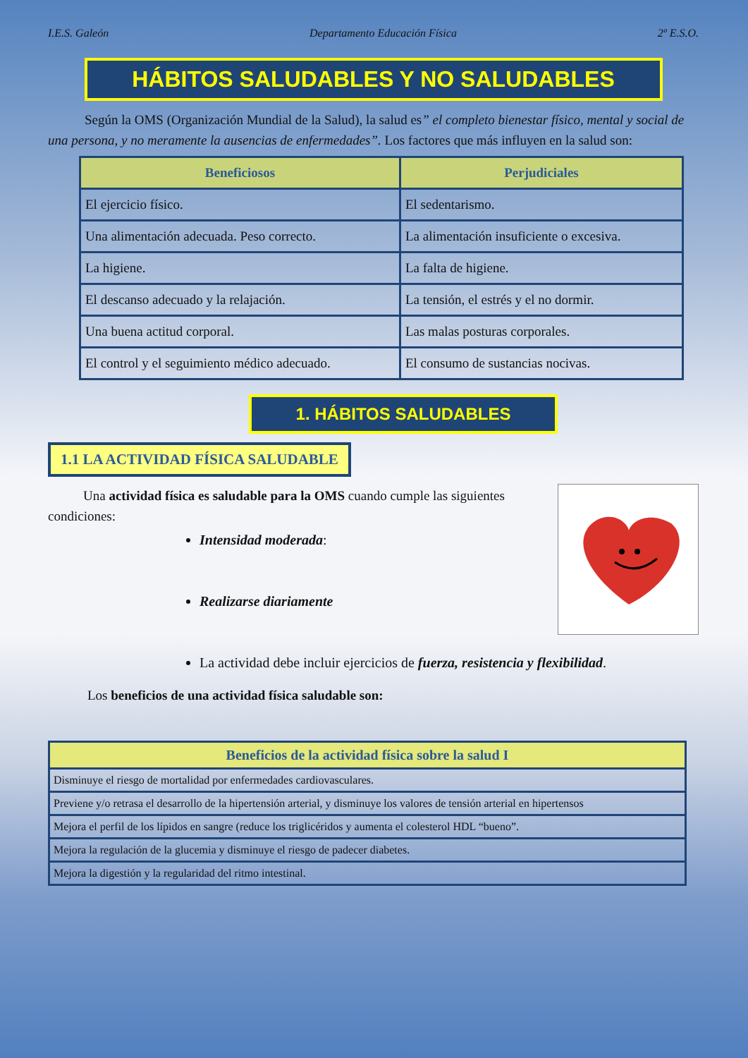I.E.S. Galeón Departamento Educación Física 2º E.S.O.
HÁBITOS SALUDABLES Y NO SALUDABLES
Según la OMS (Organización Mundial de la Salud), la salud es” el completo bienestar físico, mental y social de una persona, y no meramente la ausencias de enfermedades”. Los factores que más influyen en la salud son:
| Beneficiosos | Perjudiciales |
| --- | --- |
| El ejercicio físico. | El sedentarismo. |
| Una alimentación adecuada. Peso correcto. | La alimentación insuficiente o excesiva. |
| La higiene. | La falta de higiene. |
| El descanso adecuado y la relajación. | La tensión, el estrés y el no dormir. |
| Una buena actitud corporal. | Las malas posturas corporales. |
| El control y el seguimiento médico adecuado. | El consumo de sustancias nocivas. |
1. HÁBITOS SALUDABLES
1.1 LA ACTIVIDAD FÍSICA SALUDABLE
Una actividad física es saludable para la OMS cuando cumple las siguientes condiciones:
Intensidad moderada:
Realizarse diariamente
La actividad debe incluir ejercicios de fuerza, resistencia y flexibilidad.
Los beneficios de una actividad física saludable son:
| Beneficios de la actividad física sobre la salud I |
| --- |
| Disminuye el riesgo de mortalidad por enfermedades cardiovasculares. |
| Previene y/o retrasa el desarrollo de la hipertensión arterial, y disminuye los valores de tensión arterial en hipertensos |
| Mejora el perfil de los lípidos en sangre (reduce los triglicéridos y aumenta el colesterol HDL “bueno”. |
| Mejora la regulación de la glucemia y disminuye el riesgo de padecer diabetes. |
| Mejora la digestión y la regularidad del ritmo intestinal. |